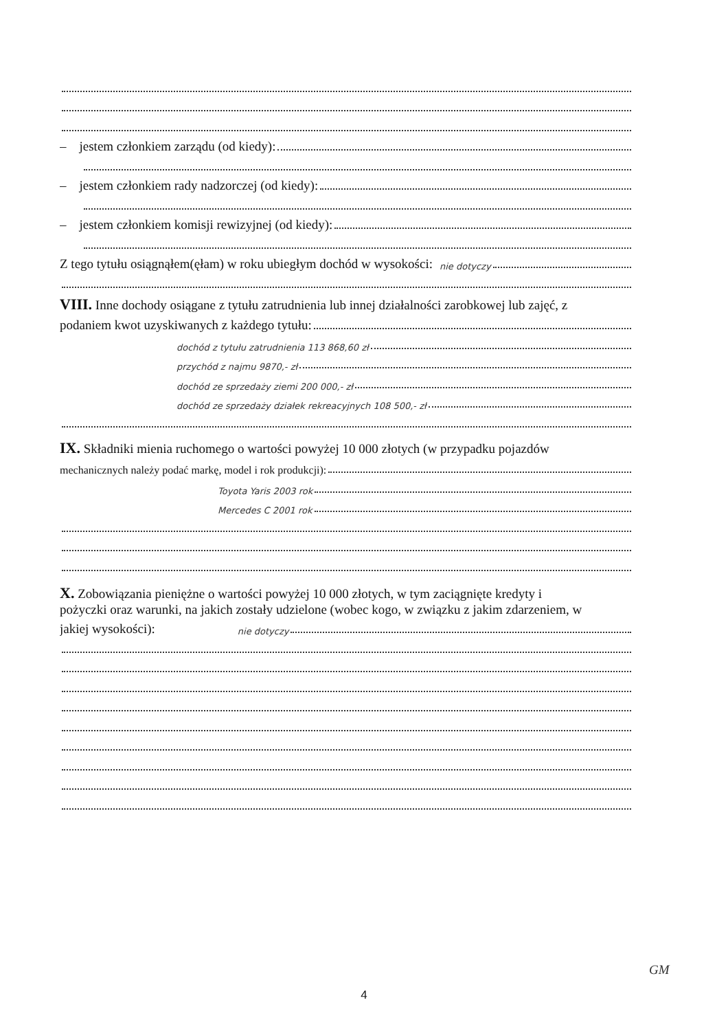– jestem członkiem zarządu (od kiedy):
– jestem członkiem rady nadzorczej (od kiedy):
– jestem członkiem komisji rewizyjnej (od kiedy):
Z tego tytułu osiągnąłem(ęłam) w roku ubiegłym dochód w wysokości: nie dotyczy
VIII. Inne dochody osiągane z tytułu zatrudnienia lub innej działalności zarobkowej lub zajęć, z
podaniem kwot uzyskiwanych z każdego tytułu:
dochód z tytułu zatrudnienia 113 868,60 zł
przychód z najmu 9870,- zł
dochód ze sprzedaży ziemi 200 000,- zł
dochód ze sprzedaży działek rekreacyjnych 108 500,- zł
IX. Składniki mienia ruchomego o wartości powyżej 10 000 złotych (w przypadku pojazdów
mechanicznych należy podać markę, model i rok produkcji):
Toyota Yaris 2003 rok
Mercedes C 2001 rok
X. Zobowiązania pieniężne o wartości powyżej 10 000 złotych, w tym zaciągnięte kredyty i
pożyczki oraz warunki, na jakich zostały udzielone (wobec kogo, w związku z jakim zdarzeniem, w
jakiej wysokości): nie dotyczy
GM
4